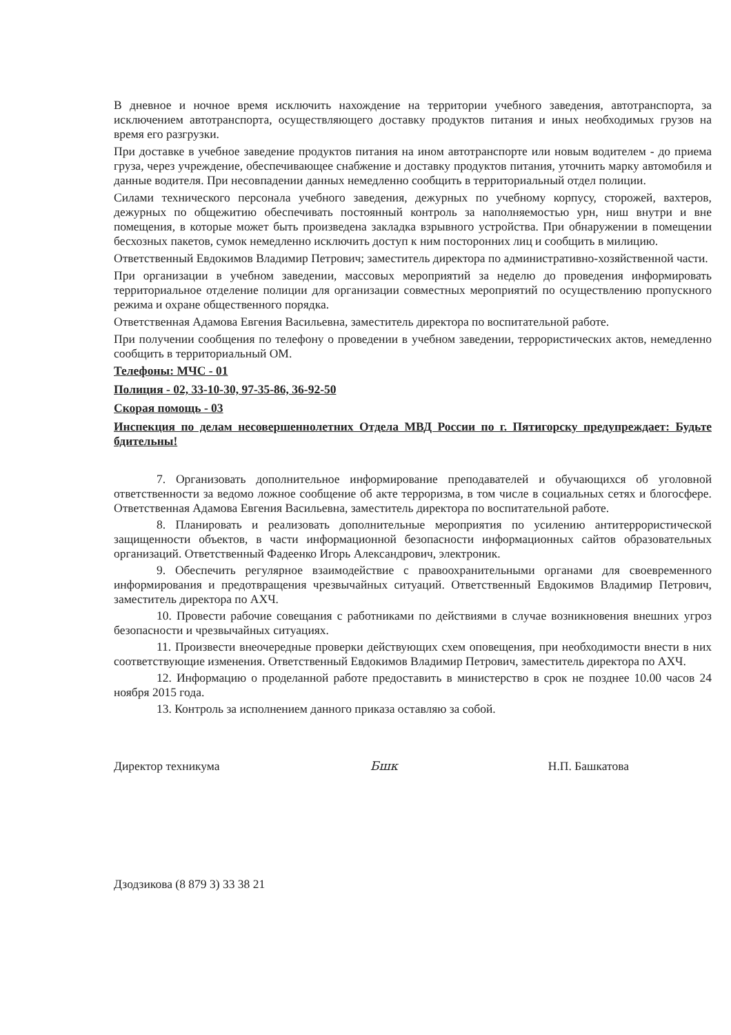В дневное и ночное время исключить нахождение на территории учебного заведения, автотранспорта, за исключением автотранспорта, осуществляющего доставку продуктов питания и иных необходимых грузов на время его разгрузки.
При доставке в учебное заведение продуктов питания на ином автотранспорте или новым водителем - до приема груза, через учреждение, обеспечивающее снабжение и доставку продуктов питания, уточнить марку автомобиля и данные водителя. При несовпадении данных немедленно сообщить в территориальный отдел полиции.
Силами технического персонала учебного заведения, дежурных по учебному корпусу, сторожей, вахтеров, дежурных по общежитию обеспечивать постоянный контроль за наполняемостью урн, ниш внутри и вне помещения, в которые может быть произведена закладка взрывного устройства. При обнаружении в помещении бесхозных пакетов, сумок немедленно исключить доступ к ним посторонних лиц и сообщить в милицию.
Ответственный Евдокимов Владимир Петрович; заместитель директора по административно-хозяйственной части.
При организации в учебном заведении, массовых мероприятий за неделю до проведения информировать территориальное отделение полиции для организации совместных мероприятий по осуществлению пропускного режима и охране общественного порядка.
Ответственная Адамова Евгения Васильевна, заместитель директора по воспитательной работе.
При получении сообщения по телефону о проведении в учебном заведении, террористических актов, немедленно сообщить в территориальный ОМ.
Телефоны: МЧС - 01
Полиция - 02, 33-10-30, 97-35-86, 36-92-50
Скорая помощь - 03
Инспекция по делам несовершеннолетних Отдела МВД России по г. Пятигорску предупреждает: Будьте бдительны!
7. Организовать дополнительное информирование преподавателей и обучающихся об уголовной ответственности за ведомо ложное сообщение об акте терроризма, в том числе в социальных сетях и блогосфере. Ответственная Адамова Евгения Васильевна, заместитель директора по воспитательной работе.
8. Планировать и реализовать дополнительные мероприятия по усилению антитеррористической защищенности объектов, в части информационной безопасности информационных сайтов образовательных организаций. Ответственный Фадеенко Игорь Александрович, электроник.
9. Обеспечить регулярное взаимодействие с правоохранительными органами для своевременного информирования и предотвращения чрезвычайных ситуаций. Ответственный Евдокимов Владимир Петрович, заместитель директора по АХЧ.
10. Провести рабочие совещания с работниками по действиями в случае возникновения внешних угроз безопасности и чрезвычайных ситуациях.
11. Произвести внеочередные проверки действующих схем оповещения, при необходимости внести в них соответствующие изменения. Ответственный Евдокимов Владимир Петрович, заместитель директора по АХЧ.
12. Информацию о проделанной работе предоставить в министерство в срок не позднее 10.00 часов 24 ноября 2015 года.
13. Контроль за исполнением данного приказа оставляю за собой.
Директор техникума Бшк Н.П. Башкатова
Дзодзикова (8 879 3) 33 38 21